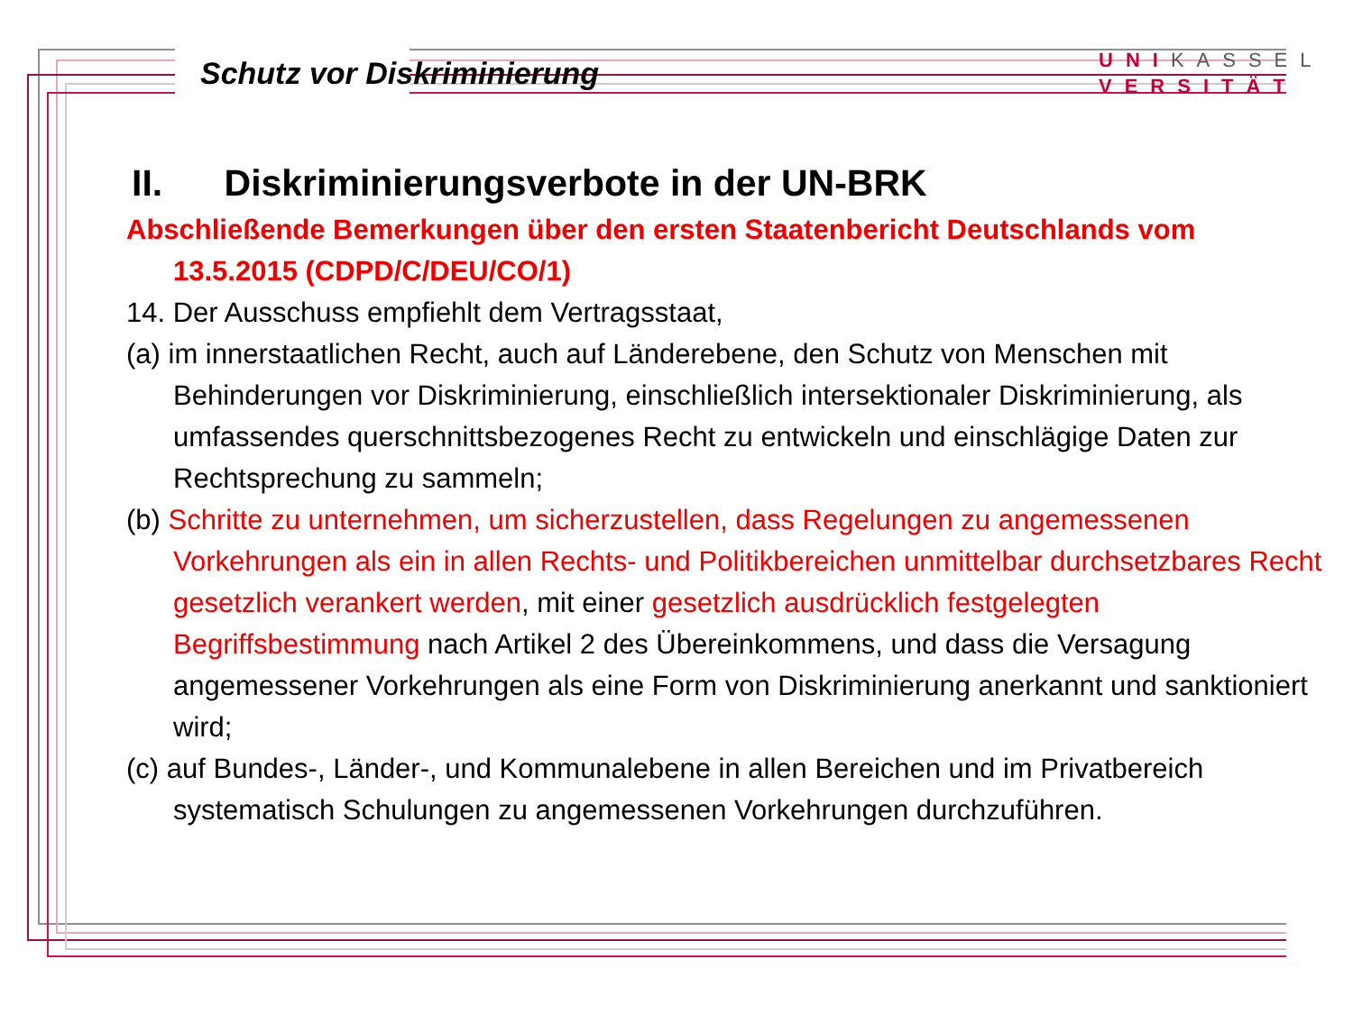Schutz vor Diskriminierung
UNIKASSEL
VERSITÄT
II. Diskriminierungsverbote in der UN-BRK
Abschließende Bemerkungen über den ersten Staatenbericht Deutschlands vom 13.5.2015 (CDPD/C/DEU/CO/1)
14. Der Ausschuss empfiehlt dem Vertragsstaat,
(a) im innerstaatlichen Recht, auch auf Länderebene, den Schutz von Menschen mit Behinderungen vor Diskriminierung, einschließlich intersektionaler Diskriminierung, als umfassendes querschnittsbezogenes Recht zu entwickeln und einschlägige Daten zur Rechtsprechung zu sammeln;
(b) Schritte zu unternehmen, um sicherzustellen, dass Regelungen zu angemessenen Vorkehrungen als ein in allen Rechts- und Politikbereichen unmittelbar durchsetzbares Recht gesetzlich verankert werden, mit einer gesetzlich ausdrücklich festgelegten Begriffsbestimmung nach Artikel 2 des Übereinkommens, und dass die Versagung angemessener Vorkehrungen als eine Form von Diskriminierung anerkannt und sanktioniert wird;
(c) auf Bundes-, Länder-, und Kommunalebene in allen Bereichen und im Privatbereich systematisch Schulungen zu angemessenen Vorkehrungen durchzuführen.